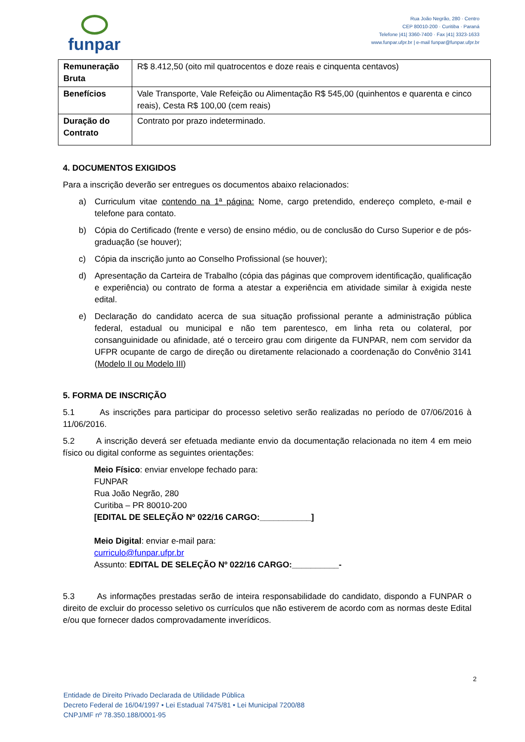funpar
Rua João Negrão, 280 · Centro
CEP 80010-200 · Curitiba · Paraná
Telefone |41| 3360-7400 · Fax |41| 3323-1633
www.funpar.ufpr.br | e-mail funpar@funpar.ufpr.br
| Remuneração Bruta | R$ 8.412,50 (oito mil quatrocentos e doze reais e cinquenta centavos) |
| Benefícios | Vale Transporte, Vale Refeição ou Alimentação R$ 545,00 (quinhentos e quarenta e cinco reais), Cesta R$ 100,00 (cem reais) |
| Duração do Contrato | Contrato por prazo indeterminado. |
4. DOCUMENTOS EXIGIDOS
Para a inscrição deverão ser entregues os documentos abaixo relacionados:
a) Curriculum vitae contendo na 1ª página: Nome, cargo pretendido, endereço completo, e-mail e telefone para contato.
b) Cópia do Certificado (frente e verso) de ensino médio, ou de conclusão do Curso Superior e de pós-graduação (se houver);
c) Cópia da inscrição junto ao Conselho Profissional (se houver);
d) Apresentação da Carteira de Trabalho (cópia das páginas que comprovem identificação, qualificação e experiência) ou contrato de forma a atestar a experiência em atividade similar à exigida neste edital.
e) Declaração do candidato acerca de sua situação profissional perante a administração pública federal, estadual ou municipal e não tem parentesco, em linha reta ou colateral, por consanguinidade ou afinidade, até o terceiro grau com dirigente da FUNPAR, nem com servidor da UFPR ocupante de cargo de direção ou diretamente relacionado a coordenação do Convênio 3141 (Modelo II ou Modelo III)
5. FORMA DE INSCRIÇÃO
5.1 As inscrições para participar do processo seletivo serão realizadas no período de 07/06/2016 à 11/06/2016.
5.2 A inscrição deverá ser efetuada mediante envio da documentação relacionada no item 4 em meio físico ou digital conforme as seguintes orientações:
Meio Físico: enviar envelope fechado para:
FUNPAR
Rua João Negrão, 280
Curitiba – PR 80010-200
[EDITAL DE SELEÇÃO Nº 022/16 CARGO:___________]
Meio Digital: enviar e-mail para:
curriculo@funpar.ufpr.br
Assunto: EDITAL DE SELEÇÃO Nº 022/16 CARGO:__________-
5.3 As informações prestadas serão de inteira responsabilidade do candidato, dispondo a FUNPAR o direito de excluir do processo seletivo os currículos que não estiverem de acordo com as normas deste Edital e/ou que fornecer dados comprovadamente inverídicos.
2
Entidade de Direito Privado Declarada de Utilidade Pública
Decreto Federal de 16/04/1997 • Lei Estadual 7475/81 • Lei Municipal 7200/88
CNPJ/MF nº 78.350.188/0001-95